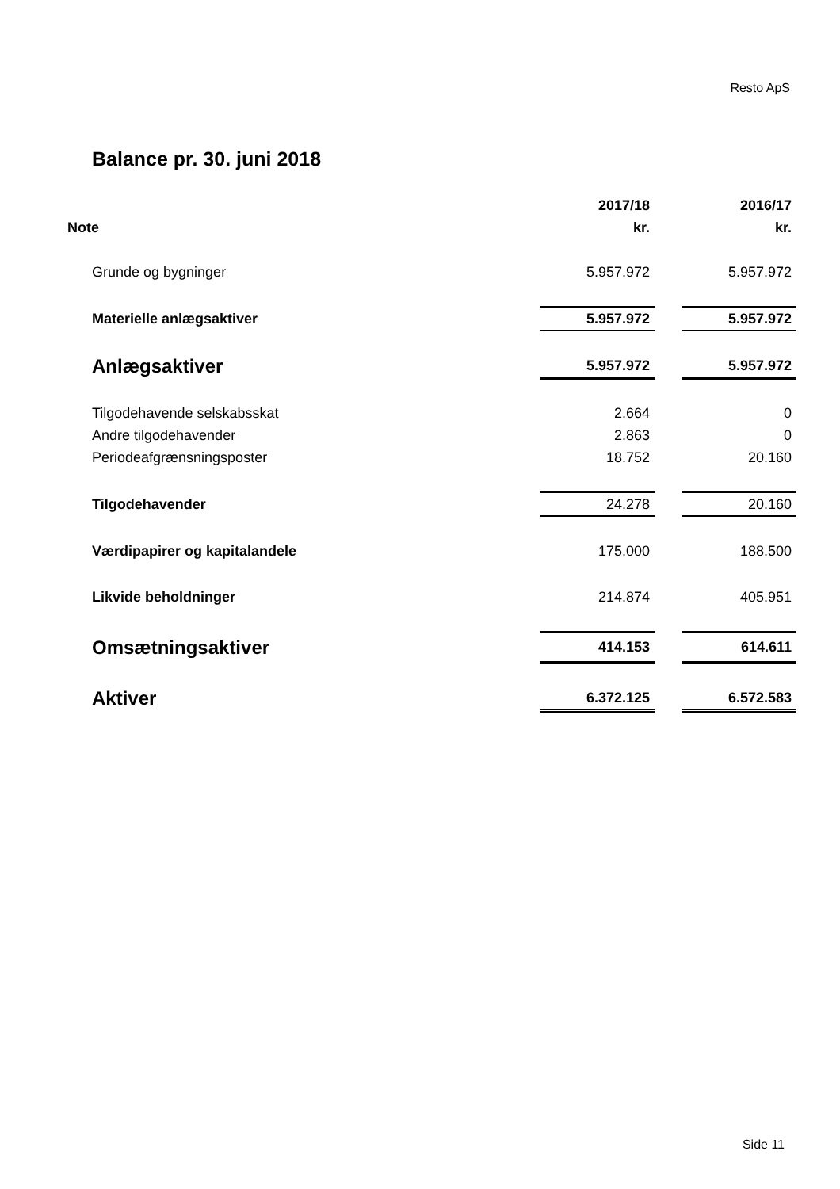Resto ApS
Balance pr. 30. juni 2018
| | 2017/18 | | 2016/17 |
| --- | --- | --- | --- |
| Note | kr. | | kr. |
| Grunde og bygninger | 5.957.972 | | 5.957.972 |
| Materielle anlægsaktiver | 5.957.972 | | 5.957.972 |
| Anlægsaktiver | 5.957.972 | | 5.957.972 |
| Tilgodehavende selskabsskat | 2.664 | | 0 |
| Andre tilgodehavender | 2.863 | | 0 |
| Periodeafgrænsningsposter | 18.752 | | 20.160 |
| Tilgodehavender | 24.278 | | 20.160 |
| Værdipapirer og kapitalandele | 175.000 | | 188.500 |
| Likvide beholdninger | 214.874 | | 405.951 |
| Omsætningsaktiver | 414.153 | | 614.611 |
| Aktiver | 6.372.125 | | 6.572.583 |
Side 11